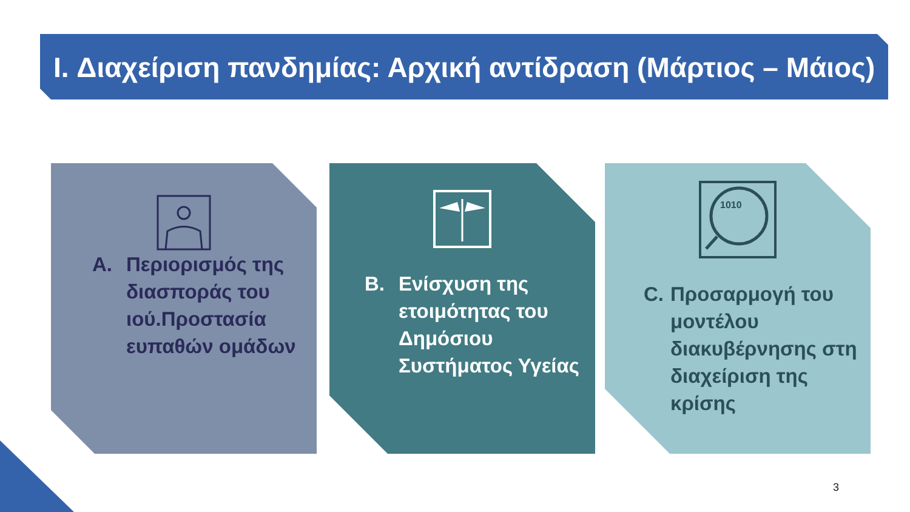I. Διαχείριση πανδημίας: Αρχική αντίδραση (Μάρτιος – Μάιος)
A. Περιορισμός της διασποράς του ιού.Προστασία ευπαθών ομάδων
B. Ενίσχυση της ετοιμότητας του Δημόσιου Συστήματος Υγείας
1010
C. Προσαρμογή του μοντέλου διακυβέρνησης στη διαχείριση της κρίσης
3